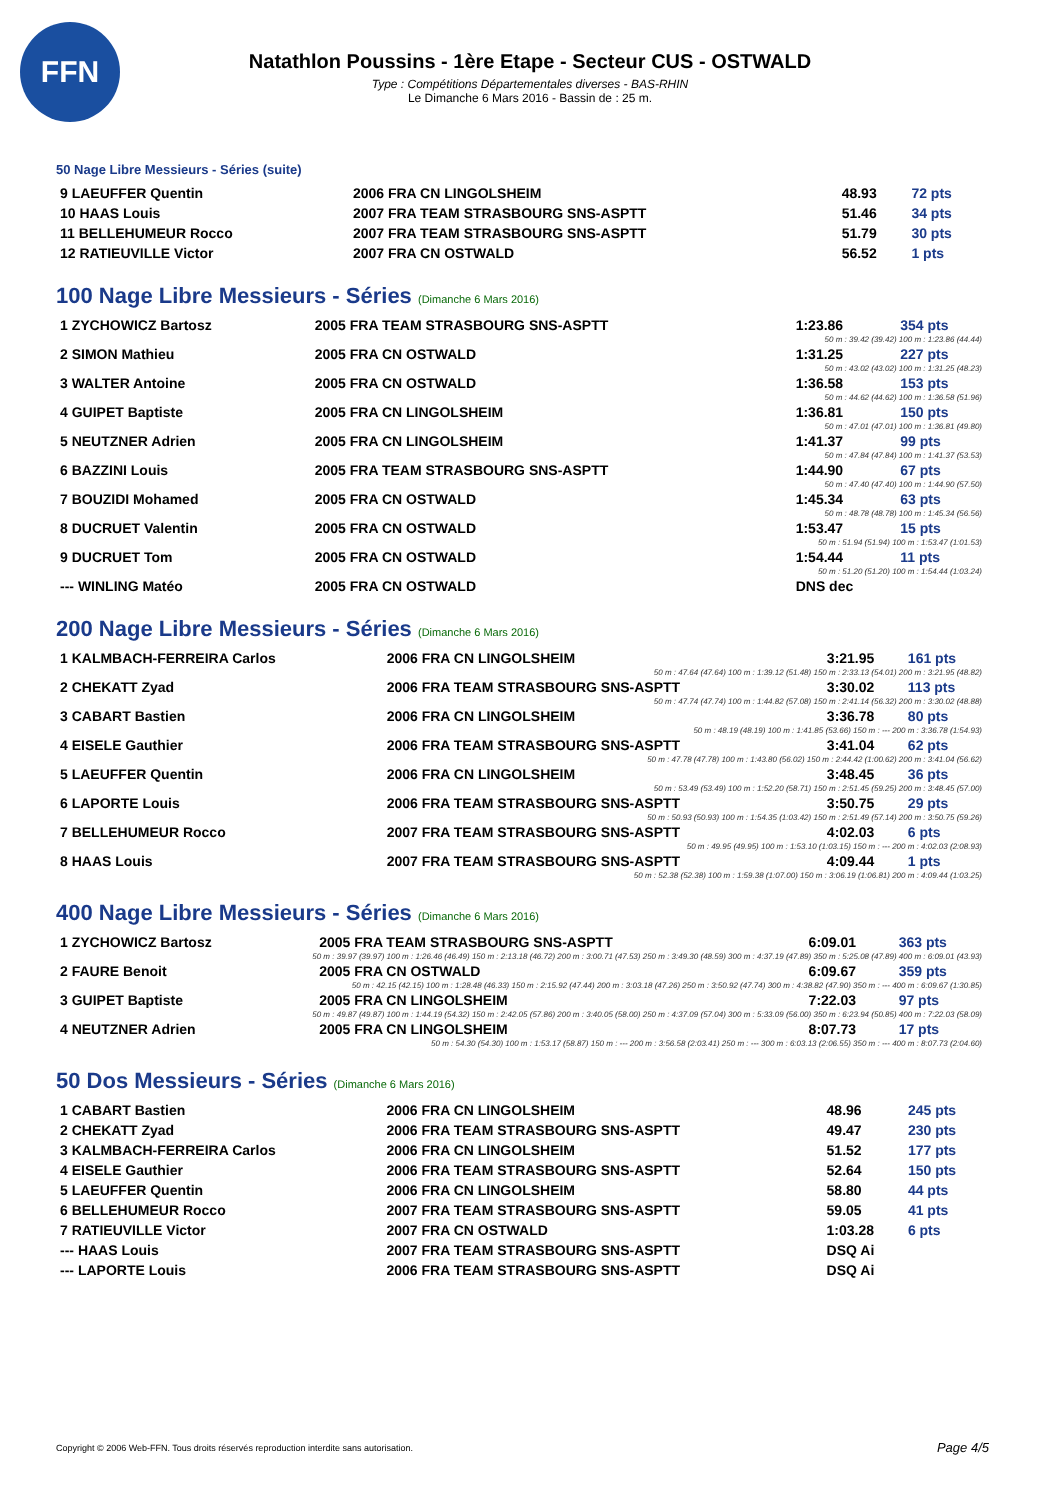FFN
Natathlon Poussins - 1ère Etape - Secteur CUS - OSTWALD
Type : Compétitions Départementales diverses - BAS-RHIN
Le Dimanche 6 Mars 2016 - Bassin de : 25 m.
50 Nage Libre Messieurs - Séries (suite)
| 9 LAEUFFER Quentin | 2006 FRA CN LINGOLSHEIM | 48.93 | 72 pts |
| 10 HAAS Louis | 2007 FRA TEAM STRASBOURG SNS-ASPTT | 51.46 | 34 pts |
| 11 BELLEHUMEUR Rocco | 2007 FRA TEAM STRASBOURG SNS-ASPTT | 51.79 | 30 pts |
| 12 RATIEUVILLE Victor | 2007 FRA CN OSTWALD | 56.52 | 1 pts |
100 Nage Libre Messieurs - Séries (Dimanche 6 Mars 2016)
| 1 ZYCHOWICZ Bartosz | 2005 FRA TEAM STRASBOURG SNS-ASPTT | 1:23.86 | 354 pts |
| 50 m : 39.42 (39.42) 100 m : 1:23.86 (44.44) | | | |
| 2 SIMON Mathieu | 2005 FRA CN OSTWALD | 1:31.25 | 227 pts |
| 50 m : 43.02 (43.02) 100 m : 1:31.25 (48.23) | | | |
| 3 WALTER Antoine | 2005 FRA CN OSTWALD | 1:36.58 | 153 pts |
| 50 m : 44.62 (44.62) 100 m : 1:36.58 (51.96) | | | |
| 4 GUIPET Baptiste | 2005 FRA CN LINGOLSHEIM | 1:36.81 | 150 pts |
| 50 m : 47.01 (47.01) 100 m : 1:36.81 (49.80) | | | |
| 5 NEUTZNER Adrien | 2005 FRA CN LINGOLSHEIM | 1:41.37 | 99 pts |
| 50 m : 47.84 (47.84) 100 m : 1:41.37 (53.53) | | | |
| 6 BAZZINI Louis | 2005 FRA TEAM STRASBOURG SNS-ASPTT | 1:44.90 | 67 pts |
| 50 m : 47.40 (47.40) 100 m : 1:44.90 (57.50) | | | |
| 7 BOUZIDI Mohamed | 2005 FRA CN OSTWALD | 1:45.34 | 63 pts |
| 50 m : 48.78 (48.78) 100 m : 1:45.34 (56.56) | | | |
| 8 DUCRUET Valentin | 2005 FRA CN OSTWALD | 1:53.47 | 15 pts |
| 50 m : 51.94 (51.94) 100 m : 1:53.47 (1:01.53) | | | |
| 9 DUCRUET Tom | 2005 FRA CN OSTWALD | 1:54.44 | 11 pts |
| 50 m : 51.20 (51.20) 100 m : 1:54.44 (1:03.24) | | | |
| --- WINLING Matéo | 2005 FRA CN OSTWALD | DNS dec | |
200 Nage Libre Messieurs - Séries (Dimanche 6 Mars 2016)
| 1 KALMBACH-FERREIRA Carlos | 2006 FRA CN LINGOLSHEIM | 3:21.95 | 161 pts |
| 50 m : 47.64 (47.64) 100 m : 1:39.12 (51.48) 150 m : 2:33.13 (54.01) 200 m : 3:21.95 (48.82) | | | |
| 2 CHEKATT Zyad | 2006 FRA TEAM STRASBOURG SNS-ASPTT | 3:30.02 | 113 pts |
| 50 m : 47.74 (47.74) 100 m : 1:44.82 (57.08) 150 m : 2:41.14 (56.32) 200 m : 3:30.02 (48.88) | | | |
| 3 CABART Bastien | 2006 FRA CN LINGOLSHEIM | 3:36.78 | 80 pts |
| 50 m : 48.19 (48.19) 100 m : 1:41.85 (53.66) 150 m : --- 200 m : 3:36.78 (1:54.93) | | | |
| 4 EISELE Gauthier | 2006 FRA TEAM STRASBOURG SNS-ASPTT | 3:41.04 | 62 pts |
| 50 m : 47.78 (47.78) 100 m : 1:43.80 (56.02) 150 m : 2:44.42 (1:00.62) 200 m : 3:41.04 (56.62) | | | |
| 5 LAEUFFER Quentin | 2006 FRA CN LINGOLSHEIM | 3:48.45 | 36 pts |
| 50 m : 53.49 (53.49) 100 m : 1:52.20 (58.71) 150 m : 2:51.45 (59.25) 200 m : 3:48.45 (57.00) | | | |
| 6 LAPORTE Louis | 2006 FRA TEAM STRASBOURG SNS-ASPTT | 3:50.75 | 29 pts |
| 50 m : 50.93 (50.93) 100 m : 1:54.35 (1:03.42) 150 m : 2:51.49 (57.14) 200 m : 3:50.75 (59.26) | | | |
| 7 BELLEHUMEUR Rocco | 2007 FRA TEAM STRASBOURG SNS-ASPTT | 4:02.03 | 6 pts |
| 50 m : 49.95 (49.95) 100 m : 1:53.10 (1:03.15) 150 m : --- 200 m : 4:02.03 (2:08.93) | | | |
| 8 HAAS Louis | 2007 FRA TEAM STRASBOURG SNS-ASPTT | 4:09.44 | 1 pts |
| 50 m : 52.38 (52.38) 100 m : 1:59.38 (1:07.00) 150 m : 3:06.19 (1:06.81) 200 m : 4:09.44 (1:03.25) | | | |
400 Nage Libre Messieurs - Séries (Dimanche 6 Mars 2016)
| 1 ZYCHOWICZ Bartosz | 2005 FRA TEAM STRASBOURG SNS-ASPTT | 6:09.01 | 363 pts |
| 50 m : 39.97 (39.97) 100 m : 1:26.46 (46.49) 150 m : 2:13.18 (46.72) 200 m : 3:00.71 (47.53) 250 m : 3:49.30 (48.59) 300 m : 4:37.19 (47.89) 350 m : 5:25.08 (47.89) 400 m : 6:09.01 (43.93) | | | |
| 2 FAURE Benoit | 2005 FRA CN OSTWALD | 6:09.67 | 359 pts |
| 50 m : 42.15 (42.15) 100 m : 1:28.48 (46.33) 150 m : 2:15.92 (47.44) 200 m : 3:03.18 (47.26) 250 m : 3:50.92 (47.74) 300 m : 4:38.82 (47.90) 350 m : --- 400 m : 6:09.67 (1:30.85) | | | |
| 3 GUIPET Baptiste | 2005 FRA CN LINGOLSHEIM | 7:22.03 | 97 pts |
| 50 m : 49.87 (49.87) 100 m : 1:44.19 (54.32) 150 m : 2:42.05 (57.86) 200 m : 3:40.05 (58.00) 250 m : 4:37.09 (57.04) 300 m : 5:33.09 (56.00) 350 m : 6:23.94 (50.85) 400 m : 7:22.03 (58.09) | | | |
| 4 NEUTZNER Adrien | 2005 FRA CN LINGOLSHEIM | 8:07.73 | 17 pts |
| 50 m : 54.30 (54.30) 100 m : 1:53.17 (58.87) 150 m : --- 200 m : 3:56.58 (2:03.41) 250 m : --- 300 m : 6:03.13 (2:06.55) 350 m : --- 400 m : 8:07.73 (2:04.60) | | | |
50 Dos Messieurs - Séries (Dimanche 6 Mars 2016)
| 1 CABART Bastien | 2006 FRA CN LINGOLSHEIM | 48.96 | 245 pts |
| 2 CHEKATT Zyad | 2006 FRA TEAM STRASBOURG SNS-ASPTT | 49.47 | 230 pts |
| 3 KALMBACH-FERREIRA Carlos | 2006 FRA CN LINGOLSHEIM | 51.52 | 177 pts |
| 4 EISELE Gauthier | 2006 FRA TEAM STRASBOURG SNS-ASPTT | 52.64 | 150 pts |
| 5 LAEUFFER Quentin | 2006 FRA CN LINGOLSHEIM | 58.80 | 44 pts |
| 6 BELLEHUMEUR Rocco | 2007 FRA TEAM STRASBOURG SNS-ASPTT | 59.05 | 41 pts |
| 7 RATIEUVILLE Victor | 2007 FRA CN OSTWALD | 1:03.28 | 6 pts |
| --- HAAS Louis | 2007 FRA TEAM STRASBOURG SNS-ASPTT | DSQ Ai | |
| --- LAPORTE Louis | 2006 FRA TEAM STRASBOURG SNS-ASPTT | DSQ Ai | |
Copyright © 2006 Web-FFN. Tous droits réservés reproduction interdite sans autorisation.
Page 4/5